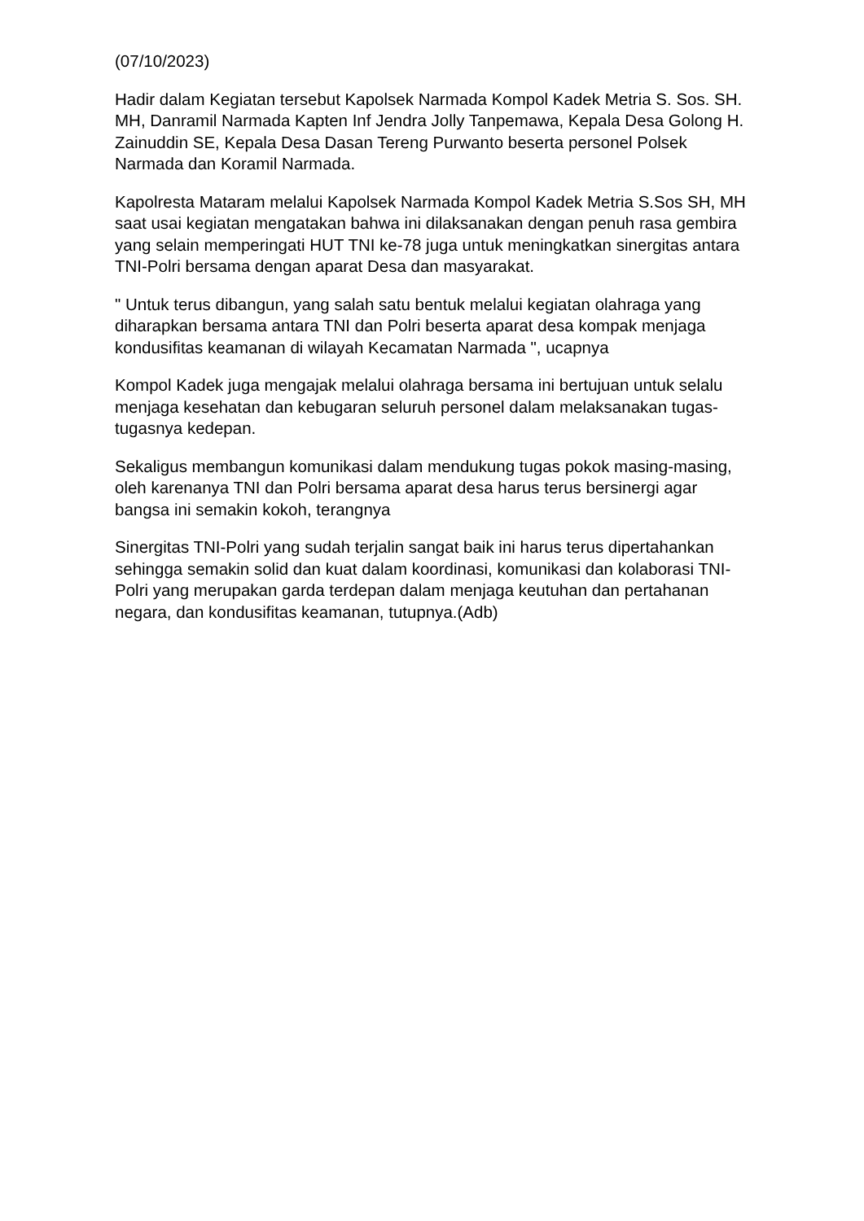(07/10/2023)
Hadir dalam Kegiatan tersebut Kapolsek Narmada Kompol Kadek Metria S. Sos. SH. MH, Danramil Narmada Kapten Inf Jendra Jolly Tanpemawa, Kepala Desa Golong H. Zainuddin SE, Kepala Desa Dasan Tereng Purwanto beserta personel Polsek Narmada dan Koramil Narmada.
Kapolresta Mataram melalui Kapolsek Narmada Kompol Kadek Metria S.Sos SH, MH saat usai kegiatan mengatakan bahwa ini dilaksanakan dengan penuh rasa gembira yang selain memperingati HUT TNI ke-78 juga untuk meningkatkan sinergitas antara TNI-Polri bersama dengan aparat Desa dan masyarakat.
" Untuk terus dibangun, yang salah satu bentuk melalui kegiatan olahraga yang diharapkan bersama antara TNI dan Polri beserta aparat desa kompak menjaga kondusifitas keamanan di wilayah Kecamatan Narmada ", ucapnya
Kompol Kadek juga mengajak melalui olahraga bersama ini bertujuan untuk selalu menjaga kesehatan dan kebugaran seluruh personel dalam melaksanakan tugas-tugasnya kedepan.
Sekaligus membangun komunikasi dalam mendukung tugas pokok masing-masing, oleh karenanya TNI dan Polri bersama aparat desa harus terus bersinergi agar bangsa ini semakin kokoh, terangnya
Sinergitas TNI-Polri yang sudah terjalin sangat baik ini harus terus dipertahankan sehingga semakin solid dan kuat dalam koordinasi, komunikasi dan kolaborasi TNI-Polri yang merupakan garda terdepan dalam menjaga keutuhan dan pertahanan negara, dan kondusifitas keamanan, tutupnya.(Adb)